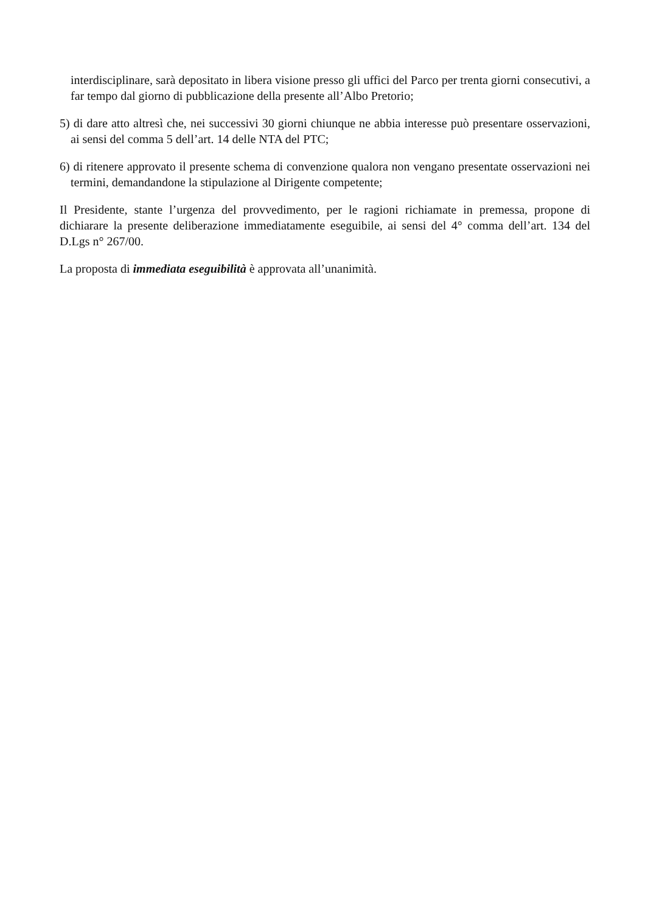interdisciplinare, sarà depositato in libera visione presso gli uffici del Parco per trenta giorni consecutivi, a far tempo dal giorno di pubblicazione della presente all’Albo Pretorio;
5) di dare atto altresì che, nei successivi 30 giorni chiunque ne abbia interesse può presentare osservazioni, ai sensi del comma 5 dell’art. 14 delle NTA del PTC;
6) di ritenere approvato il presente schema di convenzione qualora non vengano presentate osservazioni nei termini, demandandone la stipulazione al Dirigente competente;
Il Presidente, stante l’urgenza del provvedimento, per le ragioni richiamate in premessa, propone di dichiarare la presente deliberazione immediatamente eseguibile, ai sensi del 4° comma dell’art. 134 del D.Lgs n° 267/00.
La proposta di immediata eseguibilità è approvata all’unanimità.